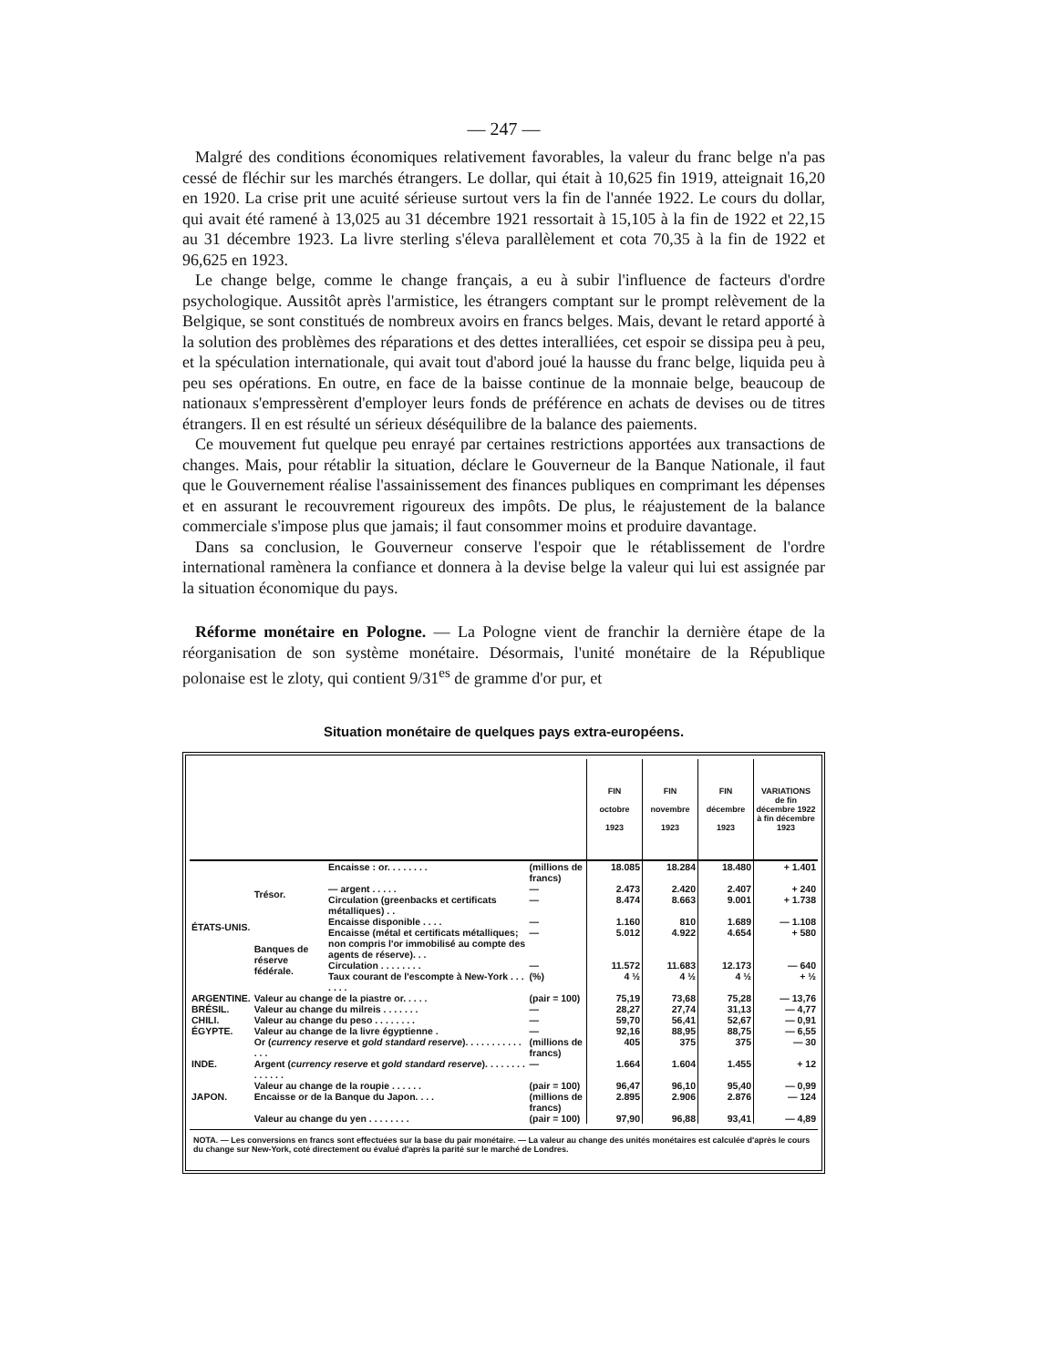— 247 —
Malgré des conditions économiques relativement favorables, la valeur du franc belge n'a pas cessé de fléchir sur les marchés étrangers. Le dollar, qui était à 10,625 fin 1919, atteignait 16,20 en 1920. La crise prit une acuité sérieuse surtout vers la fin de l'année 1922. Le cours du dollar, qui avait été ramené à 13,025 au 31 décembre 1921 ressortait à 15,105 à la fin de 1922 et 22,15 au 31 décembre 1923. La livre sterling s'éleva parallèlement et cota 70,35 à la fin de 1922 et 96,625 en 1923.
Le change belge, comme le change français, a eu à subir l'influence de facteurs d'ordre psychologique. Aussitôt après l'armistice, les étrangers comptant sur le prompt relèvement de la Belgique, se sont constitués de nombreux avoirs en francs belges. Mais, devant le retard apporté à la solution des problèmes des réparations et des dettes interalliées, cet espoir se dissipa peu à peu, et la spéculation internationale, qui avait tout d'abord joué la hausse du franc belge, liquida peu à peu ses opérations. En outre, en face de la baisse continue de la monnaie belge, beaucoup de nationaux s'empressèrent d'employer leurs fonds de préférence en achats de devises ou de titres étrangers. Il en est résulté un sérieux déséquilibre de la balance des paiements.
Ce mouvement fut quelque peu enrayé par certaines restrictions apportées aux transactions de changes. Mais, pour rétablir la situation, déclare le Gouverneur de la Banque Nationale, il faut que le Gouvernement réalise l'assainissement des finances publiques en comprimant les dépenses et en assurant le recouvrement rigoureux des impôts. De plus, le réajustement de la balance commerciale s'impose plus que jamais; il faut consommer moins et produire davantage.
Dans sa conclusion, le Gouverneur conserve l'espoir que le rétablissement de l'ordre international ramènera la confiance et donnera à la devise belge la valeur qui lui est assignée par la situation économique du pays.
Réforme monétaire en Pologne. — La Pologne vient de franchir la dernière étape de la réorganisation de son système monétaire. Désormais, l'unité monétaire de la République polonaise est le zloty, qui contient 9/31<sup>es</sup> de gramme d'or pur, et
Situation monétaire de quelques pays extra-européens.
| | | | | FIN octobre 1923 | FIN novembre 1923 | FIN décembre 1923 | VARIATIONS de fin décembre 1922 à fin décembre 1923 |
| --- | --- | --- | --- | --- | --- | --- | --- |
| ÉTATS-UNIS. | Trésor. | Encaisse : or. . . . . . . . | (millions de francs) | 18.085 | 18.284 | 18.480 | + 1.401 |
| | | — argent . . . . . | — | 2.473 | 2.420 | 2.407 | + 240 |
| | | Circulation (greenbacks et certificats métalliques) . . | — | 8.474 | 8.663 | 9.001 | + 1.738 |
| | | Encaisse disponible . . . . | — | 1.160 | 810 | 1.689 | — 1.108 |
| | Banques de réserve fédérale. | Encaisse (métal et certificats métalliques; non compris l'or immobilisé au compte des agents de réserve). . . | — | 5.012 | 4.922 | 4.654 | + 580 |
| | | Circulation . . . . . . . . | — | 11.572 | 11.683 | 12.173 | — 640 |
| | | Taux courant de l'escompte à New-York . . . . . . . | (%) | 4 ½ | 4 ½ | 4 ½ | + ½ |
| ARGENTINE. | Valeur au change de la piastre or. . . . . | | (pair = 100) | 75,19 | 73,68 | 75,28 | — 13,76 |
| BRÉSIL. | Valeur au change du milreis . . . . . . . | | — | 28,27 | 27,74 | 31,13 | — 4,77 |
| CHILI. | Valeur au change du peso . . . . . . . . | | — | 59,70 | 56,41 | 52,67 | — 0,91 |
| ÉGYPTE. | Valeur au change de la livre égyptienne . | | — | 92,16 | 88,95 | 88,75 | — 6,55 |
| INDE. | Or ( currency reserve et gold standard reserve ). . . . . . . . . . . . . . | | (millions de francs) | 405 | 375 | 375 | — 30 |
| | Argent ( currency reserve et gold standard reserve ). . . . . . . . . . . . . . | | — | 1.664 | 1.604 | 1.455 | + 12 |
| | Valeur au change de la roupie . . . . . . | | (pair = 100) | 96,47 | 96,10 | 95,40 | — 0,99 |
| JAPON. | Encaisse or de la Banque du Japon. . . . | | (millions de francs) | 2.895 | 2.906 | 2.876 | — 124 |
| | Valeur au change du yen . . . . . . . . | | (pair = 100) | 97,90 | 96,88 | 93,41 | — 4,89 |
NOTA. — Les conversions en francs sont effectuées sur la base du pair monétaire. — La valeur au change des unités monétaires est calculée d'après le cours du change sur New-York, coté directement ou évalué d'après la parité sur le marché de Londres.